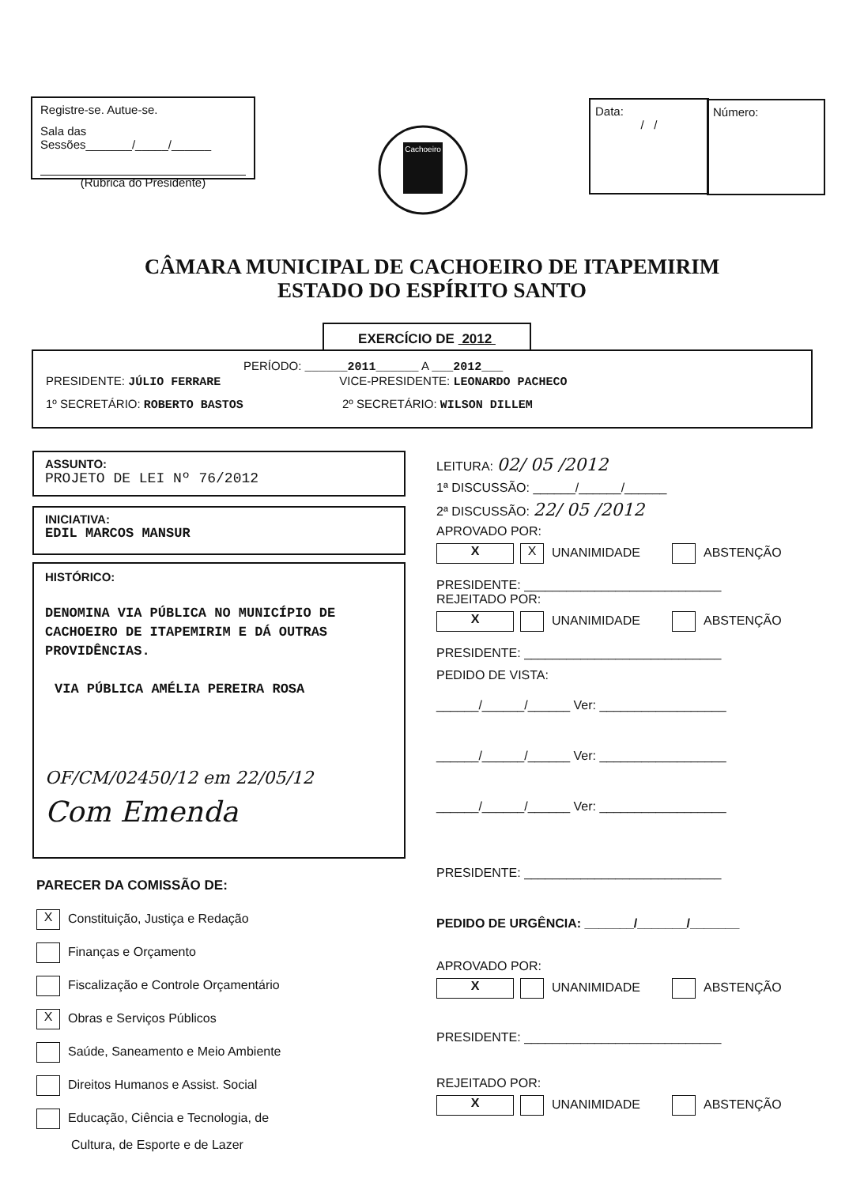Registre-se. Autue-se.
Sala das Sessões_______/_____/______
(Rubrica do Presidente)
Cachoeiro
Data:
/ /
Número:
CÂMARA MUNICIPAL DE CACHOEIRO DE ITAPEMIRIM
ESTADO DO ESPÍRITO SANTO
EXERCÍCIO DE 2012
PERÍODO: ______2011______ A ___2012___
PRESIDENTE: JÚLIO FERRARE VICE-PRESIDENTE: LEONARDO PACHECO
1º SECRETÁRIO: ROBERTO BASTOS 2º SECRETÁRIO: WILSON DILLEM
ASSUNTO:
PROJETO DE LEI Nº 76/2012
INICIATIVA:
EDIL MARCOS MANSUR
HISTÓRICO:
DENOMINA VIA PÚBLICA NO MUNICÍPIO DE CACHOEIRO DE ITAPEMIRIM E DÁ OUTRAS PROVIDÊNCIAS.
VIA PÚBLICA AMÉLIA PEREIRA ROSA
OF/CM/02450/12 em 22/05/12
Com Emenda
PARECER DA COMISSÃO DE:
X Constituição, Justiça e Redação
Finanças e Orçamento
Fiscalização e Controle Orçamentário
X Obras e Serviços Públicos
Saúde, Saneamento e Meio Ambiente
Direitos Humanos e Assist. Social
Educação, Ciência e Tecnologia, de
Cultura, de Esporte e de Lazer
LEITURA: 02/ 05 /2012
1ª DISCUSSÃO: ______/______/______
2ª DISCUSSÃO: 22/ 05 /2012
APROVADO POR:
X X UNANIMIDADE ABSTENÇÃO
PRESIDENTE: ____________________________
REJEITADO POR:
X UNANIMIDADE ABSTENÇÃO
PRESIDENTE: ____________________________
PEDIDO DE VISTA:
______/______/______ Ver: __________________
______/______/______ Ver: __________________
______/______/______ Ver: __________________
PRESIDENTE: ____________________________
PEDIDO DE URGÊNCIA: _______/_______/_______
APROVADO POR:
X UNANIMIDADE ABSTENÇÃO
PRESIDENTE: ____________________________
REJEITADO POR:
X UNANIMIDADE ABSTENÇÃO